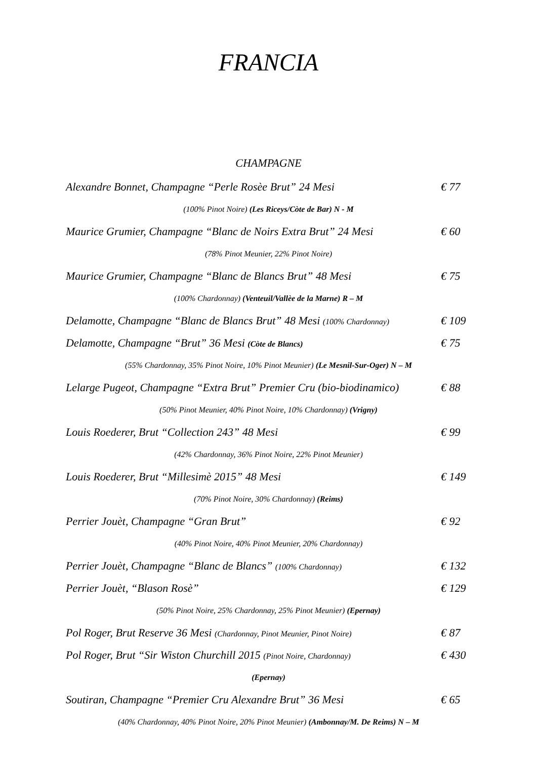FRANCIA
CHAMPAGNE
Alexandre Bonnet, Champagne “Perle Rosèe Brut” 24 Mesi € 77
(100% Pinot Noire) (Les Riceys/Còte de Bar) N - M
Maurice Grumier, Champagne “Blanc de Noirs Extra Brut” 24 Mesi € 60
(78% Pinot Meunier, 22% Pinot Noire)
Maurice Grumier, Champagne “Blanc de Blancs Brut” 48 Mesi € 75
(100% Chardonnay) (Venteuil/Vallèe de la Marne) R – M
Delamotte, Champagne “Blanc de Blancs Brut” 48 Mesi (100% Chardonnay) € 109
Delamotte, Champagne “Brut” 36 Mesi (Còte de Blancs) € 75
(55% Chardonnay, 35% Pinot Noire, 10% Pinot Meunier) (Le Mesnil-Sur-Oger) N – M
Lelarge Pugeot, Champagne “Extra Brut” Premier Cru (bio-biodinamico) € 88
(50% Pinot Meunier, 40% Pinot Noire, 10% Chardonnay) (Vrigny)
Louis Roederer, Brut “Collection 243” 48 Mesi € 99
(42% Chardonnay, 36% Pinot Noire, 22% Pinot Meunier)
Louis Roederer, Brut “Millesimè 2015” 48 Mesi € 149
(70% Pinot Noire, 30% Chardonnay) (Reims)
Perrier Jouèt, Champagne “Gran Brut” € 92
(40% Pinot Noire, 40% Pinot Meunier, 20% Chardonnay)
Perrier Jouèt, Champagne “Blanc de Blancs” (100% Chardonnay) € 132
Perrier Jouèt, “Blason Rosè” € 129
(50% Pinot Noire, 25% Chardonnay, 25% Pinot Meunier) (Epernay)
Pol Roger, Brut Reserve 36 Mesi (Chardonnay, Pinot Meunier, Pinot Noire) € 87
Pol Roger, Brut “Sir Wiston Churchill 2015 (Pinot Noire, Chardonnay) € 430
(Epernay)
Soutiran, Champagne “Premier Cru Alexandre Brut” 36 Mesi € 65
(40% Chardonnay, 40% Pinot Noire, 20% Pinot Meunier) (Ambonnay/M. De Reims) N – M